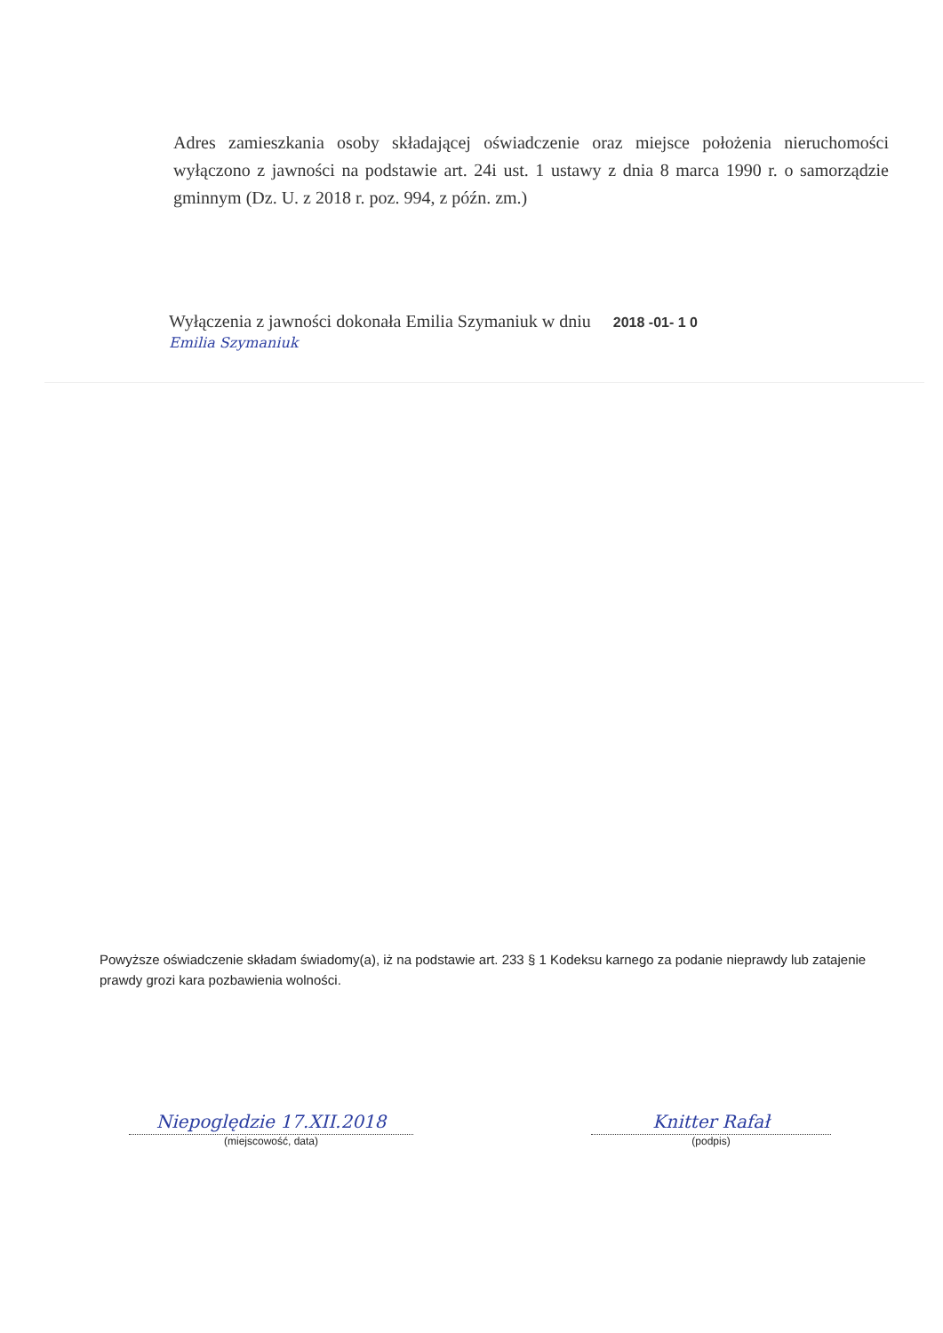Adres zamieszkania osoby składającej oświadczenie oraz miejsce położenia nieruchomości wyłączono z jawności na podstawie art. 24i ust. 1 ustawy z dnia 8 marca 1990 r. o samorządzie gminnym (Dz. U. z 2018 r. poz. 994, z późn. zm.)
Wyłączenia z jawności dokonała Emilia Szymaniuk w dniu 2018 -01- 1 0
Emilia Szymaniuk
Powyższe oświadczenie składam świadomy(a), iż na podstawie art. 233 § 1 Kodeksu karnego za podanie nieprawdy lub zatajenie prawdy grozi kara pozbawienia wolności.
Niepoględzie 17.XII.2018
(miejscowość, data)
Knitter Rafał
(podpis)